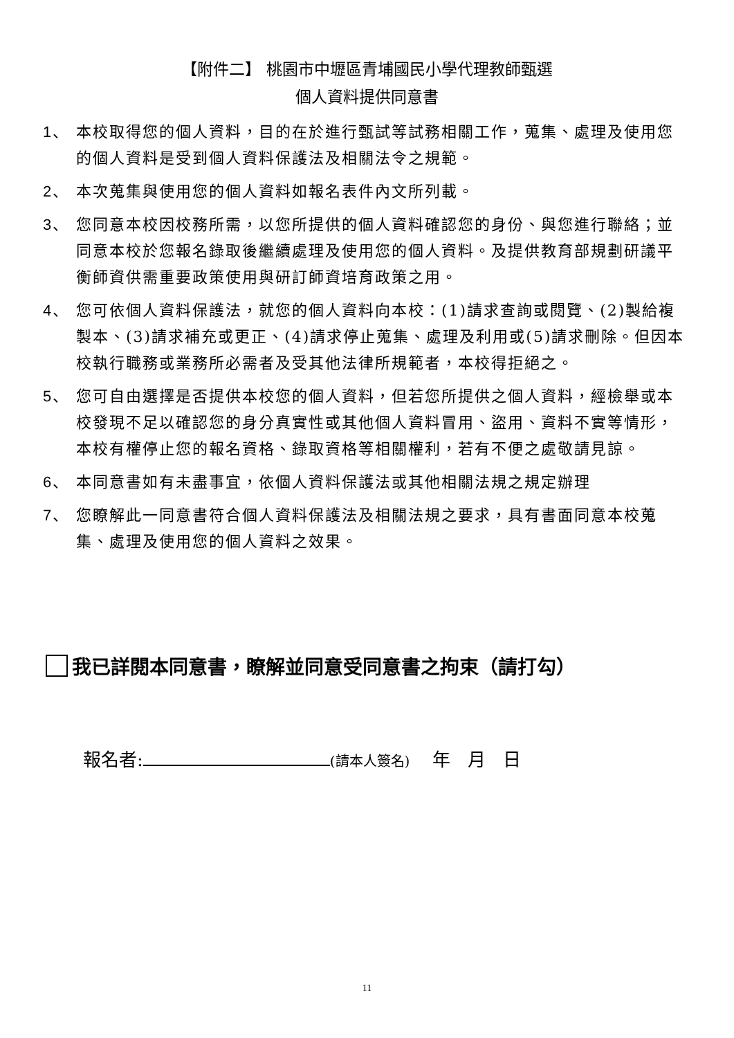【附件二】 桃園市中壢區青埔國民小學代理教師甄選
個人資料提供同意書
1、 本校取得您的個人資料，目的在於進行甄試等試務相關工作，蒐集、處理及使用您的個人資料是受到個人資料保護法及相關法令之規範。
2、 本次蒐集與使用您的個人資料如報名表件內文所列載。
3、 您同意本校因校務所需，以您所提供的個人資料確認您的身份、與您進行聯絡；並同意本校於您報名錄取後繼續處理及使用您的個人資料。及提供教育部規劃研議平衡師資供需重要政策使用與研訂師資培育政策之用。
4、 您可依個人資料保護法，就您的個人資料向本校：(1)請求查詢或閱覽、(2)製給複製本、(3)請求補充或更正、(4)請求停止蒐集、處理及利用或(5)請求刪除。但因本校執行職務或業務所必需者及受其他法律所規範者，本校得拒絕之。
5、 您可自由選擇是否提供本校您的個人資料，但若您所提供之個人資料，經檢舉或本校發現不足以確認您的身分真實性或其他個人資料冒用、盜用、資料不實等情形，本校有權停止您的報名資格、錄取資格等相關權利，若有不便之處敬請見諒。
6、 本同意書如有未盡事宜，依個人資料保護法或其他相關法規之規定辦理
7、 您瞭解此一同意書符合個人資料保護法及相關法規之要求，具有書面同意本校蒐集、處理及使用您的個人資料之效果。
我已詳閱本同意書，瞭解並同意受同意書之拘束（請打勾）
報名者: (請本人簽名) 年 月 日
11